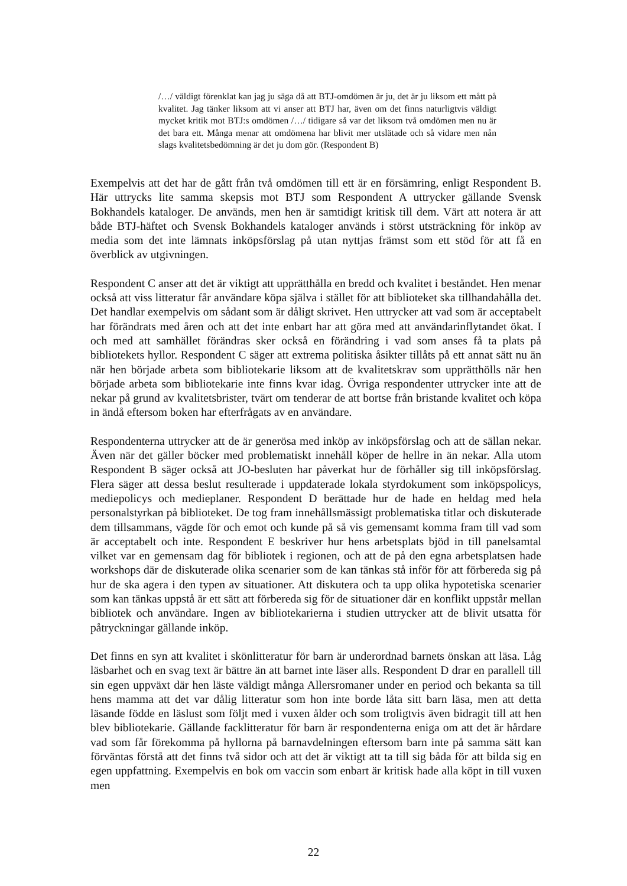/…/ väldigt förenklat kan jag ju säga då att BTJ-omdömen är ju, det är ju liksom ett mått på kvalitet. Jag tänker liksom att vi anser att BTJ har, även om det finns naturligtvis väldigt mycket kritik mot BTJ:s omdömen /…/ tidigare så var det liksom två omdömen men nu är det bara ett. Många menar att omdömena har blivit mer utslätade och så vidare men nån slags kvalitetsbedömning är det ju dom gör. (Respondent B)
Exempelvis att det har de gått från två omdömen till ett är en försämring, enligt Respondent B. Här uttrycks lite samma skepsis mot BTJ som Respondent A uttrycker gällande Svensk Bokhandels kataloger. De används, men hen är samtidigt kritisk till dem. Värt att notera är att både BTJ-häftet och Svensk Bokhandels kataloger används i störst utsträckning för inköp av media som det inte lämnats inköpsförslag på utan nyttjas främst som ett stöd för att få en överblick av utgivningen.
Respondent C anser att det är viktigt att upprätthålla en bredd och kvalitet i beståndet. Hen menar också att viss litteratur får användare köpa själva i stället för att biblioteket ska tillhandahålla det. Det handlar exempelvis om sådant som är dåligt skrivet. Hen uttrycker att vad som är acceptabelt har förändrats med åren och att det inte enbart har att göra med att användarinflytandet ökat. I och med att samhället förändras sker också en förändring i vad som anses få ta plats på bibliotekets hyllor. Respondent C säger att extrema politiska åsikter tillåts på ett annat sätt nu än när hen började arbeta som bibliotekarie liksom att de kvalitetskrav som upprätthölls när hen började arbeta som bibliotekarie inte finns kvar idag. Övriga respondenter uttrycker inte att de nekar på grund av kvalitetsbrister, tvärt om tenderar de att bortse från bristande kvalitet och köpa in ändå eftersom boken har efterfrågats av en användare.
Respondenterna uttrycker att de är generösa med inköp av inköpsförslag och att de sällan nekar. Även när det gäller böcker med problematiskt innehåll köper de hellre in än nekar. Alla utom Respondent B säger också att JO-besluten har påverkat hur de förhåller sig till inköpsförslag. Flera säger att dessa beslut resulterade i uppdaterade lokala styrdokument som inköpspolicys, mediepolicys och medieplaner. Respondent D berättade hur de hade en heldag med hela personalstyrkan på biblioteket. De tog fram innehållsmässigt problematiska titlar och diskuterade dem tillsammans, vägde för och emot och kunde på så vis gemensamt komma fram till vad som är acceptabelt och inte. Respondent E beskriver hur hens arbetsplats bjöd in till panelsamtal vilket var en gemensam dag för bibliotek i regionen, och att de på den egna arbetsplatsen hade workshops där de diskuterade olika scenarier som de kan tänkas stå inför för att förbereda sig på hur de ska agera i den typen av situationer. Att diskutera och ta upp olika hypotetiska scenarier som kan tänkas uppstå är ett sätt att förbereda sig för de situationer där en konflikt uppstår mellan bibliotek och användare. Ingen av bibliotekarierna i studien uttrycker att de blivit utsatta för påtryckningar gällande inköp.
Det finns en syn att kvalitet i skönlitteratur för barn är underordnad barnets önskan att läsa. Låg läsbarhet och en svag text är bättre än att barnet inte läser alls. Respondent D drar en parallell till sin egen uppväxt där hen läste väldigt många Allersromaner under en period och bekanta sa till hens mamma att det var dålig litteratur som hon inte borde låta sitt barn läsa, men att detta läsande födde en läslust som följt med i vuxen ålder och som troligtvis även bidragit till att hen blev bibliotekarie. Gällande facklitteratur för barn är respondenterna eniga om att det är hårdare vad som får förekomma på hyllorna på barnavdelningen eftersom barn inte på samma sätt kan förväntas förstå att det finns två sidor och att det är viktigt att ta till sig båda för att bilda sig en egen uppfattning. Exempelvis en bok om vaccin som enbart är kritisk hade alla köpt in till vuxen men
22